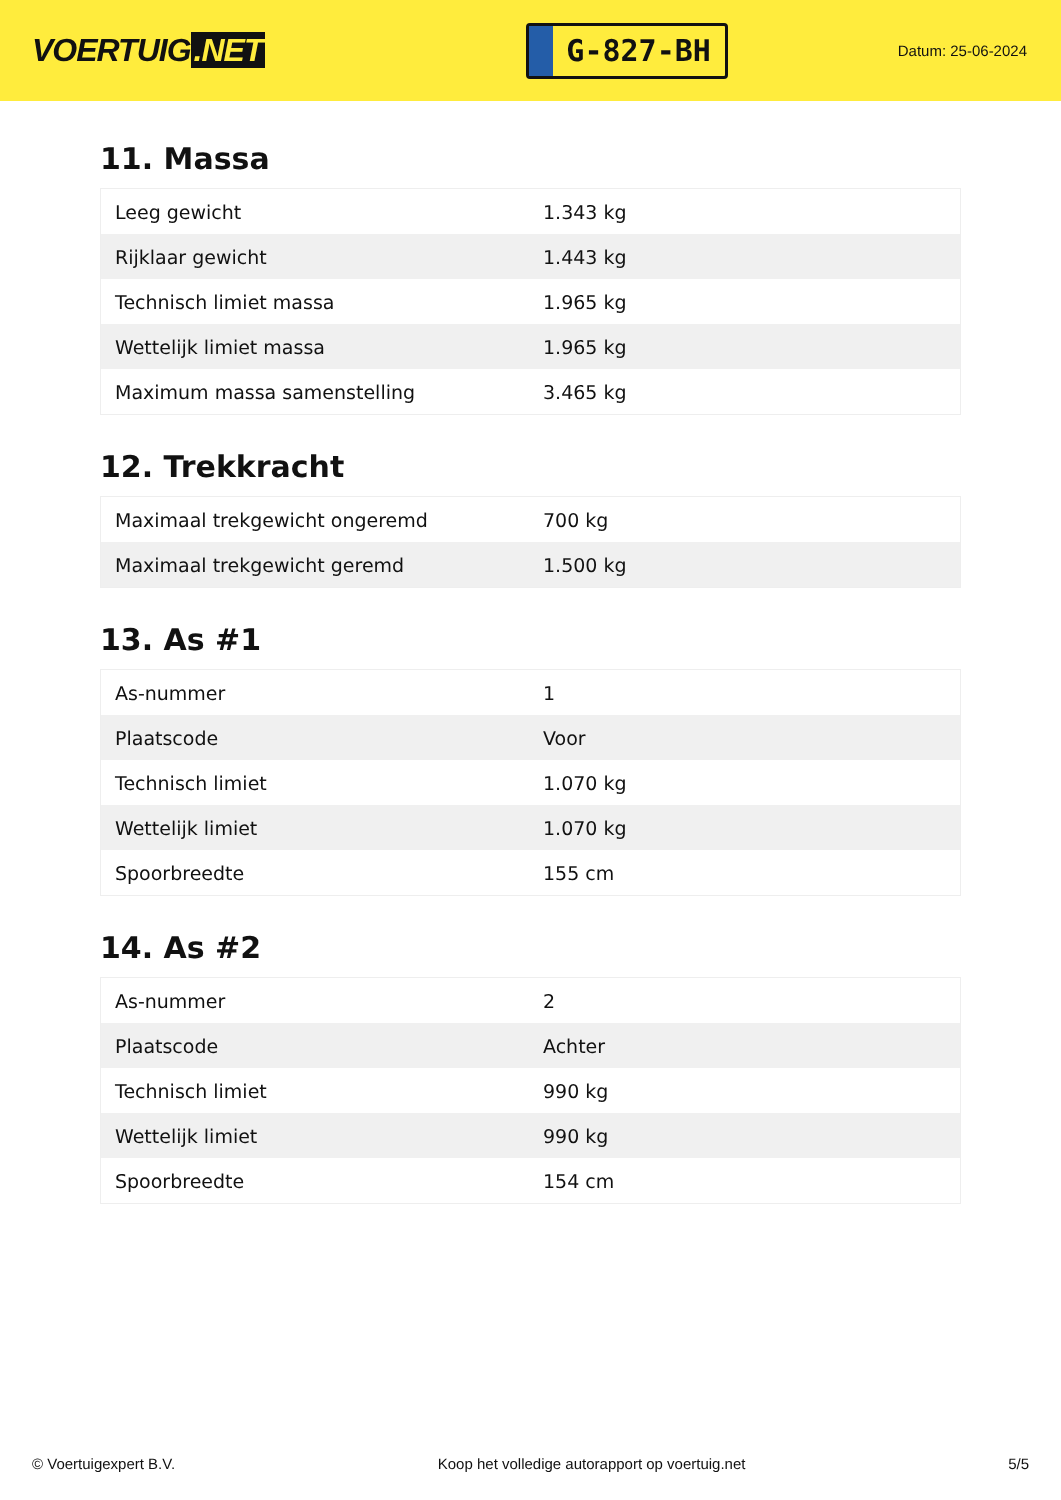VOERTUIG.NET
G-827-BH
Datum: 25-06-2024
11. Massa
| Leeg gewicht | 1.343 kg |
| Rijklaar gewicht | 1.443 kg |
| Technisch limiet massa | 1.965 kg |
| Wettelijk limiet massa | 1.965 kg |
| Maximum massa samenstelling | 3.465 kg |
12. Trekkracht
| Maximaal trekgewicht ongeremd | 700 kg |
| Maximaal trekgewicht geremd | 1.500 kg |
13. As #1
| As-nummer | 1 |
| Plaatscode | Voor |
| Technisch limiet | 1.070 kg |
| Wettelijk limiet | 1.070 kg |
| Spoorbreedte | 155 cm |
14. As #2
| As-nummer | 2 |
| Plaatscode | Achter |
| Technisch limiet | 990 kg |
| Wettelijk limiet | 990 kg |
| Spoorbreedte | 154 cm |
© Voertuigexpert B.V. Koop het volledige autorapport op voertuig.net 5/5